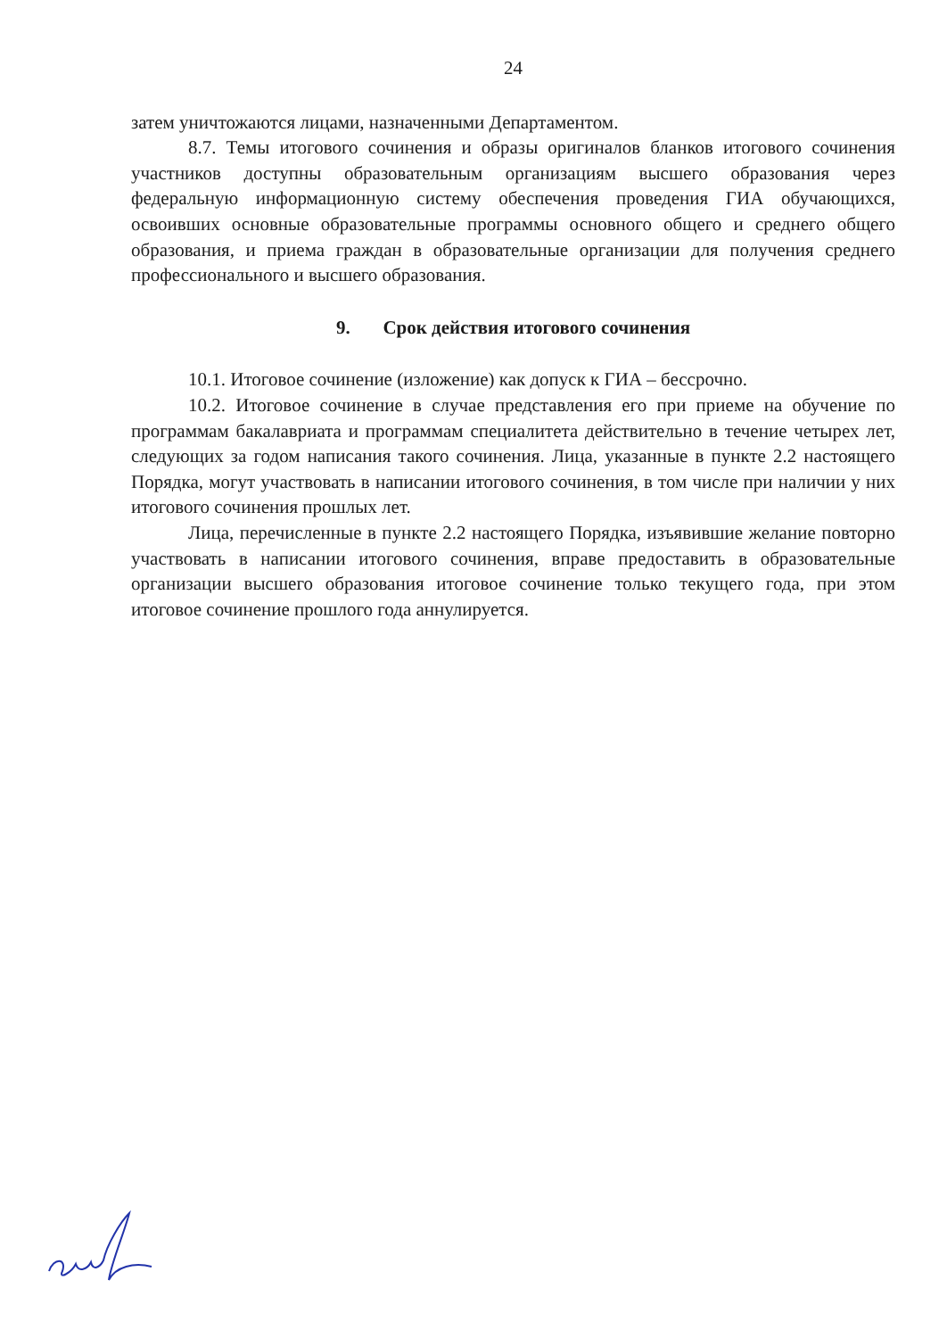24
затем уничтожаются лицами, назначенными Департаментом.
8.7. Темы итогового сочинения и образы оригиналов бланков итогового сочинения участников доступны образовательным организациям высшего образования через федеральную информационную систему обеспечения проведения ГИА обучающихся, освоивших основные образовательные программы основного общего и среднего общего образования, и приема граждан в образовательные организации для получения среднего профессионального и высшего образования.
9. Срок действия итогового сочинения
10.1. Итоговое сочинение (изложение) как допуск к ГИА – бессрочно.
10.2. Итоговое сочинение в случае представления его при приеме на обучение по программам бакалавриата и программам специалитета действительно в течение четырех лет, следующих за годом написания такого сочинения. Лица, указанные в пункте 2.2 настоящего Порядка, могут участвовать в написании итогового сочинения, в том числе при наличии у них итогового сочинения прошлых лет.
Лица, перечисленные в пункте 2.2 настоящего Порядка, изъявившие желание повторно участвовать в написании итогового сочинения, вправе предоставить в образовательные организации высшего образования итоговое сочинение только текущего года, при этом итоговое сочинение прошлого года аннулируется.